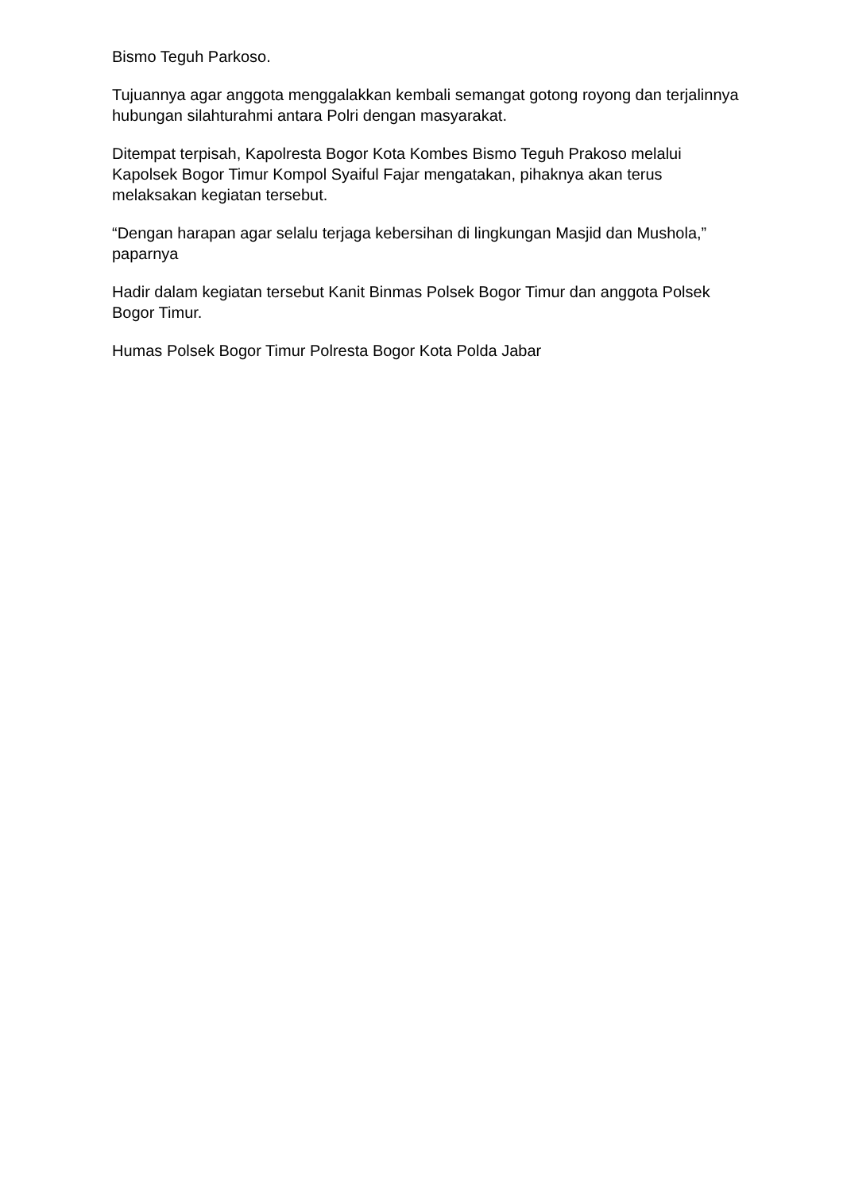Bismo Teguh Parkoso.
Tujuannya agar anggota menggalakkan kembali semangat gotong royong dan terjalinnya hubungan silahturahmi antara Polri dengan masyarakat.
Ditempat terpisah, Kapolresta Bogor Kota Kombes Bismo Teguh Prakoso melalui Kapolsek Bogor Timur Kompol Syaiful Fajar mengatakan, pihaknya akan terus melaksakan kegiatan tersebut.
“Dengan harapan agar selalu terjaga kebersihan di lingkungan Masjid dan Mushola,” paparnya
Hadir dalam kegiatan tersebut Kanit Binmas Polsek Bogor Timur dan anggota Polsek Bogor Timur.
Humas Polsek Bogor Timur Polresta Bogor Kota Polda Jabar